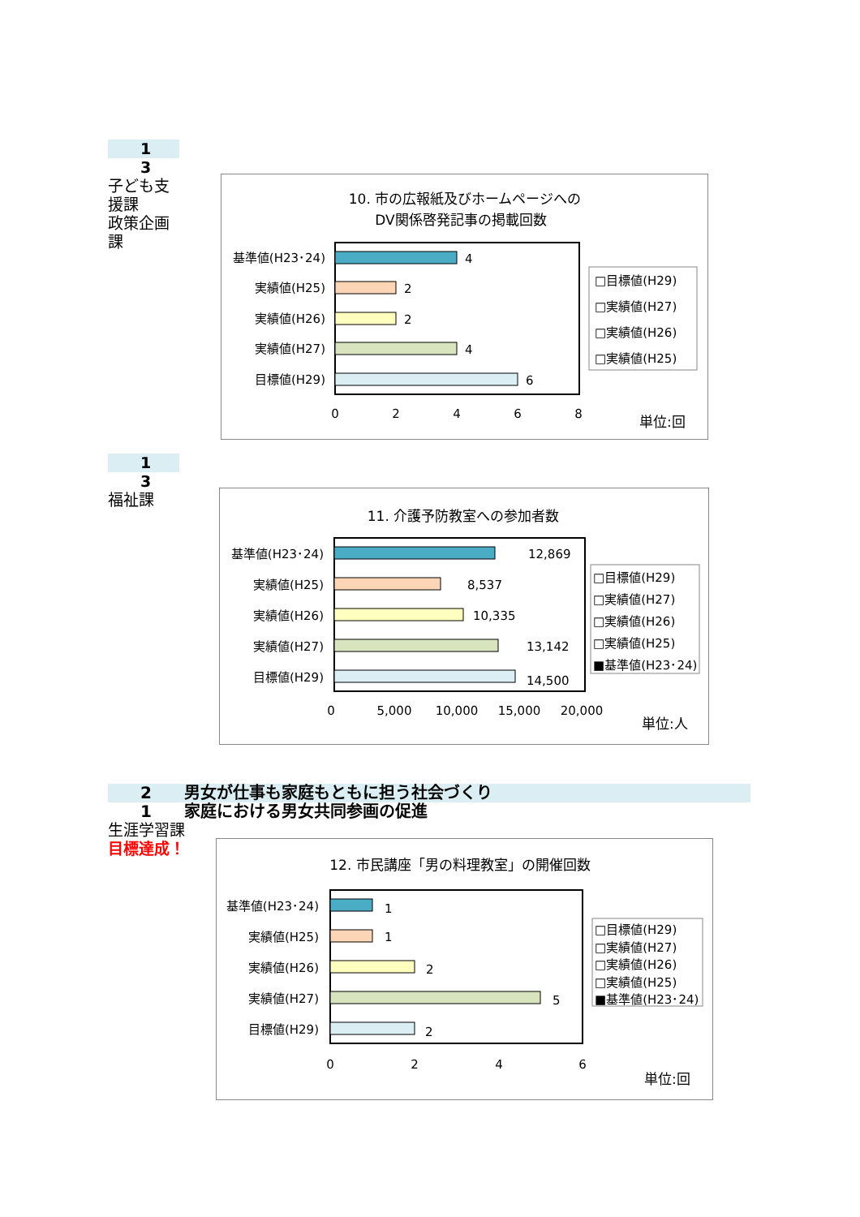1
3
子ども支援課
政策企画課
10. 市の広報紙及びホームページへの
DV関係啓発記事の掲載回数
4
基準値(H23･24)
2
実績値(H25)
2
実績値(H26)
4
実績値(H27)
6
目標値(H29)
0
2
4
6
8
□目標値(H29)
□実績値(H27)
□実績値(H26)
□実績値(H25)
単位:回
1
3
福祉課
11. 介護予防教室への参加者数
12,869
基準値(H23･24)
8,537
実績値(H25)
10,335
実績値(H26)
13,142
実績値(H27)
14,500
目標値(H29)
0
5,000
10,000
15,000
20,000
□目標値(H29)
□実績値(H27)
□実績値(H26)
□実績値(H25)
■基準値(H23･24)
単位:人
2　　男女が仕事も家庭もともに担う社会づくり
1　　家庭における男女共同参画の促進
生涯学習課
目標達成！
12. 市民講座「男の料理教室」の開催回数
1
基準値(H23･24)
1
実績値(H25)
2
実績値(H26)
5
実績値(H27)
2
目標値(H29)
0
2
4
6
□目標値(H29)
□実績値(H27)
□実績値(H26)
□実績値(H25)
■基準値(H23･24)
単位:回